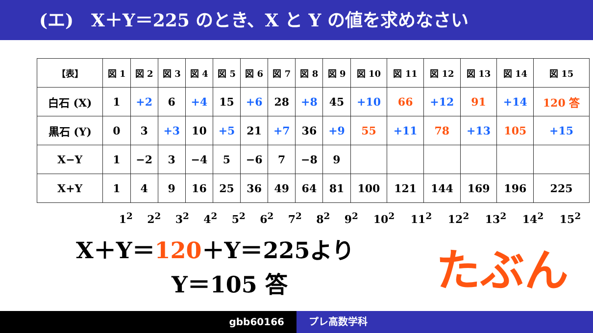(エ)　X＋Y＝225 のとき、X と Y の値を求めなさい
| 【表】 | 図 1 | 図 2 | 図 3 | 図 4 | 図 5 | 図 6 | 図 7 | 図 8 | 図 9 | 図 10 | 図 11 | 図 12 | 図 13 | 図 14 | 図 15 |
| --- | --- | --- | --- | --- | --- | --- | --- | --- | --- | --- | --- | --- | --- | --- | --- |
| 白石 (X) | 1 | +2 | 6 | +4 | 15 | +6 | 28 | +8 | 45 | +10 | 66 | +12 | 91 | +14 | 120 答 |
| 黒石 (Y) | 0 | 3 | +3 | 10 | +5 | 21 | +7 | 36 | +9 | 55 | +11 | 78 | +13 | 105 | +15 |
| X−Y | 1 | −2 | 3 | −4 | 5 | −6 | 7 | −8 | 9 | | | | | | |
| X+Y | 1 | 4 | 9 | 16 | 25 | 36 | 49 | 64 | 81 | 100 | 121 | 144 | 169 | 196 | 225 |
1<sup>2</sup> 2<sup>2</sup> 3<sup>2</sup> 4<sup>2</sup> 5<sup>2</sup> 6<sup>2</sup> 7<sup>2</sup> 8<sup>2</sup> 9<sup>2</sup> 10<sup>2</sup> 11<sup>2</sup> 12<sup>2</sup> 13<sup>2</sup> 14<sup>2</sup> 15<sup>2</sup>
X＋Y＝120＋Y＝225より
Y＝105 答
たぶん
gbb60166 プレ高数学科